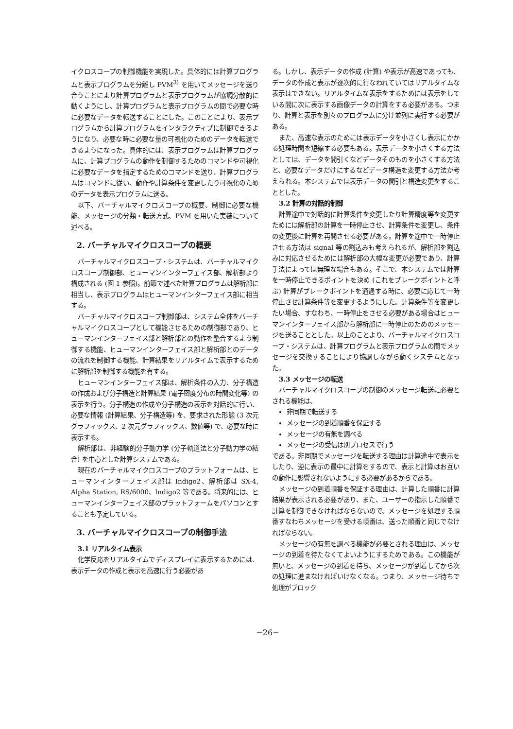イクロスコープの制御機能を実現した。具体的には計算プログラムと表示プログラムを分離し PVM<sup>3)</sup> を用いてメッセージを送り合うことにより計算プログラムと表示プログラムが協調分散的に動くようにし、計算プログラムと表示プログラムの間で必要な時に必要なデータを転送することにした。このことにより、表示プログラムから計算プログラムをインタラクティブに制御できるようになり、必要な時に必要な量の可視化のためのデータを転送できるようになった。具体的には、表示プログラムは計算プログラムに、計算プログラムの動作を制御するためのコマンドや可視化に必要なデータを指定するためのコマンドを送り、計算プログラムはコマンドに従い、動作や計算条件を変更したり可視化のためのデータを表示プログラムに送る。
以下、バーチャルマイクロスコープの概要、制御に必要な機能、メッセージの分類・転送方式、PVM を用いた実装について述べる。
2. バーチャルマイクロスコープの概要
バーチャルマイクロスコープ・システムは、バーチャルマイクロスコープ制御部、ヒューマンインターフェイス部、解析部より構成される (図 1 参照)。前節で述べた計算プログラムは解析部に相当し、表示プログラムはヒューマンインターフェイス部に相当する。
バーチャルマイクロスコープ制御部は、システム全体をバーチャルマイクロスコープとして機能させるための制御部であり、ヒューマンインターフェイス部と解析部との動作を整合するよう制御する機能、ヒューマンインターフェイス部と解析部とのデータの流れを制御する機能、計算結果をリアルタイムで表示するために解析部を制御する機能を有する。
ヒューマンインターフェイス部は、解析条件の入力、分子構造の作成および分子構造と計算結果 (電子密度分布の時間変化等) の表示を行う。分子構造の作成や分子構造の表示を対話的に行い、必要な情報 (計算結果、分子構造等) を、要求された形態 (3 次元グラフィックス、2 次元グラフィックス、数値等) で、必要な時に表示する。
解析部は、非経験的分子動力学 (分子軌道法と分子動力学の結合) を中心とした計算システムである。
現在のバーチャルマイクロスコープのプラットフォームは、ヒューマンインターフェイス部は Indigo2、解析部は SX-4, Alpha Station, RS/6000、Indigo2 等である。将来的には、ヒューマンインターフェイス部のプラットフォームをパソコンとすることも予定している。
3. バーチャルマイクロスコープの制御手法
3.1 リアルタイム表示
化学反応をリアルタイムでディスプレイに表示するためには、表示データの作成と表示を高速に行う必要があ
る。しかし、表示データの作成 (計算) や表示が高速であっても、データの作成と表示が逐次的に行なわれていてはリアルタイムな表示はできない。リアルタイムな表示をするためには表示をしている間に次に表示する画像データの計算をする必要がある。つまり、計算と表示を別々のプログラムに分け並列に実行する必要がある。
また、高速な表示のためには表示データを小さくし表示にかかる処理時間を短縮する必要もある。表示データを小さくする方法としては、データを間引くなどデータそのものを小さくする方法と、必要なデータだけにするなどデータ構造を変更する方法が考えられる。本システムでは表示データの間引と構造変更をすることとした。
3.2 計算の対話的制御
計算途中で対話的に計算条件を変更したり計算精度等を変更すためには解析部の計算を一時停止させ、計算条件を変更し、条件の変更後に計算を再開させる必要がある。計算を途中で一時停止させる方法は signal 等の割込みも考えられるが、解析部を割込みに対応させるためには解析部の大幅な変更が必要であり、計算手法によっては無理な場合もある。そこで、本システムでは計算を一時停止できるポイントを決め (これをブレークポイントと呼ぶ) 計算がブレークポイントを通過する時に、必要に応じて一時停止させ計算条件等を変更するようにした。計算条件等を変更したい場合、すなわち、一時停止をさせる必要がある場合はヒューマンインターフェイス部から解析部に一時停止のためのメッセージを送ることとした。以上のことより、バーチャルマイクロスコープ・システムは、計算プログラムと表示プログラムの間でメッセージを交換することにより協調しながら動くシステムとなった。
3.3 メッセージの転送
バーチャルマイクロスコープの制御のメッセージ転送に必要とされる機能は、
非同期で転送する
メッセージの到着順番を保証する
メッセージの有無を調べる
メッセージの受信は別プロセスで行う
である。非同期でメッセージを転送する理由は計算途中で表示をしたり、逆に表示の最中に計算をするので、表示と計算はお互いの動作に影響されないようにする必要があるからである。
メッセージの到着順番を保証する理由は、計算した順番に計算結果が表示される必要があり、また、ユーザーの指示した順番で計算を制御できなければならないので、メッセージを処理する順番すなわちメッセージを受ける順番は、送った順番と同じでなければならない。
メッセージの有無を調べる機能が必要とされる理由は、メッセージの到着を待たなくてよいようにするためである。この機能が無いと、メッセージの到着を待ち、メッセージが到着してから次の処理に進まなければいけなくなる。つまり、メッセージ待ちで処理がブロック
−26−